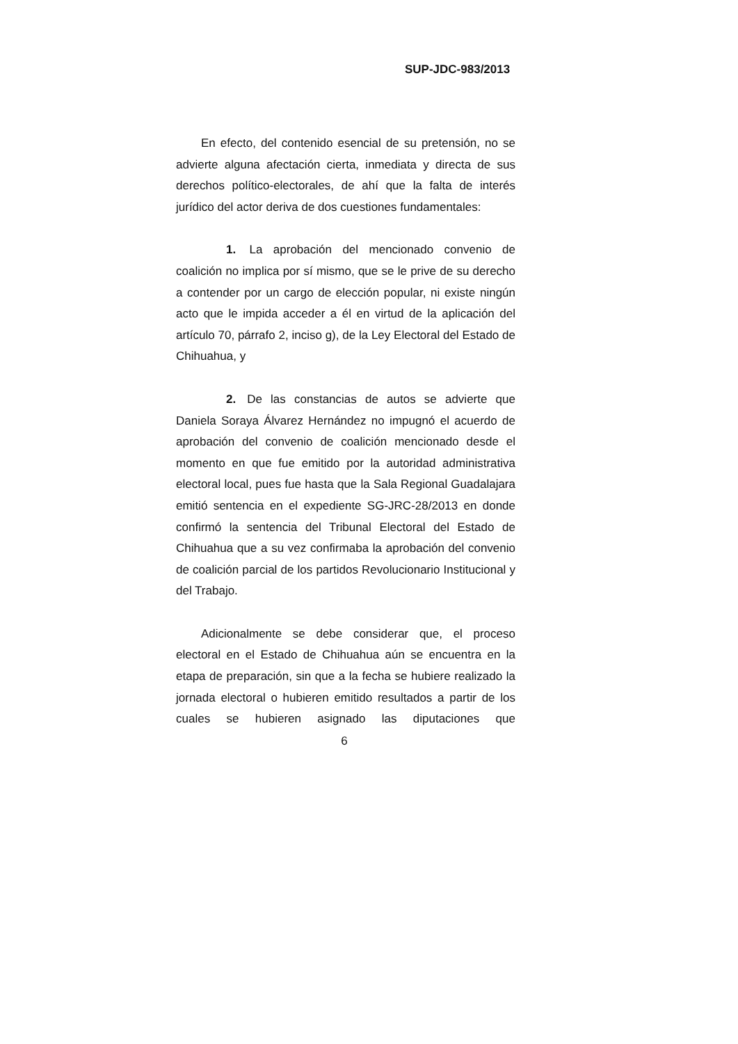SUP-JDC-983/2013
En efecto, del contenido esencial de su pretensión, no se advierte alguna afectación cierta, inmediata y directa de sus derechos político-electorales, de ahí que la falta de interés jurídico del actor deriva de dos cuestiones fundamentales:
1. La aprobación del mencionado convenio de coalición no implica por sí mismo, que se le prive de su derecho a contender por un cargo de elección popular, ni existe ningún acto que le impida acceder a él en virtud de la aplicación del artículo 70, párrafo 2, inciso g), de la Ley Electoral del Estado de Chihuahua, y
2. De las constancias de autos se advierte que Daniela Soraya Álvarez Hernández no impugnó el acuerdo de aprobación del convenio de coalición mencionado desde el momento en que fue emitido por la autoridad administrativa electoral local, pues fue hasta que la Sala Regional Guadalajara emitió sentencia en el expediente SG-JRC-28/2013 en donde confirmó la sentencia del Tribunal Electoral del Estado de Chihuahua que a su vez confirmaba la aprobación del convenio de coalición parcial de los partidos Revolucionario Institucional y del Trabajo.
Adicionalmente se debe considerar que, el proceso electoral en el Estado de Chihuahua aún se encuentra en la etapa de preparación, sin que a la fecha se hubiere realizado la jornada electoral o hubieren emitido resultados a partir de los cuales se hubieren asignado las diputaciones que
6